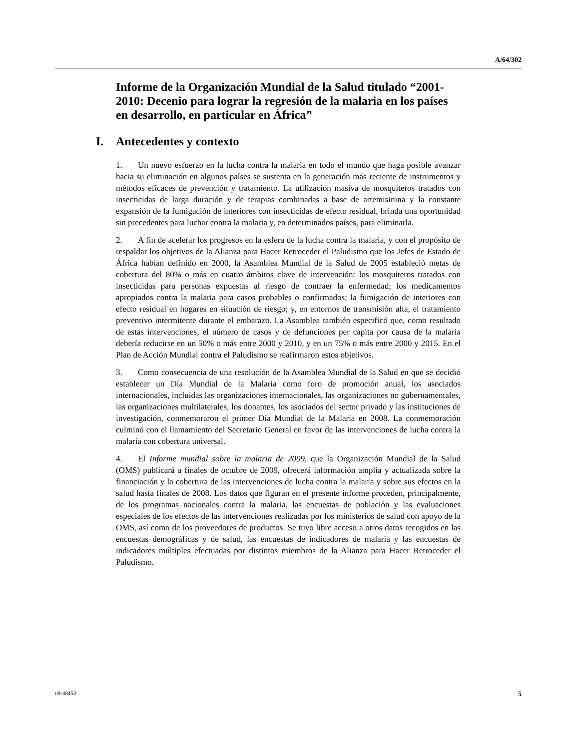A/64/302
Informe de la Organización Mundial de la Salud titulado “2001-2010: Decenio para lograr la regresión de la malaria en los países en desarrollo, en particular en África”
I. Antecedentes y contexto
1. Un nuevo esfuerzo en la lucha contra la malaria en todo el mundo que haga posible avanzar hacia su eliminación en algunos países se sustenta en la generación más reciente de instrumentos y métodos eficaces de prevención y tratamiento. La utilización masiva de mosquiteros tratados con insecticidas de larga duración y de terapias combinadas a base de artemisinina y la constante expansión de la fumigación de interiores con insecticidas de efecto residual, brinda una oportunidad sin precedentes para luchar contra la malaria y, en determinados países, para eliminarla.
2. A fin de acelerar los progresos en la esfera de la lucha contra la malaria, y con el propósito de respaldar los objetivos de la Alianza para Hacer Retroceder el Paludismo que los Jefes de Estado de África habían definido en 2000, la Asamblea Mundial de la Salud de 2005 estableció metas de cobertura del 80% o más en cuatro ámbitos clave de intervención: los mosquiteros tratados con insecticidas para personas expuestas al riesgo de contraer la enfermedad; los medicamentos apropiados contra la malaria para casos probables o confirmados; la fumigación de interiores con efecto residual en hogares en situación de riesgo; y, en entornos de transmisión alta, el tratamiento preventivo intermitente durante el embarazo. La Asamblea también especificó que, como resultado de estas intervenciones, el número de casos y de defunciones per capita por causa de la malaria debería reducirse en un 50% o más entre 2000 y 2010, y en un 75% o más entre 2000 y 2015. En el Plan de Acción Mundial contra el Paludismo se reafirmaron estos objetivos.
3. Como consecuencia de una resolución de la Asamblea Mundial de la Salud en que se decidió establecer un Día Mundial de la Malaria como foro de promoción anual, los asociados internacionales, incluidas las organizaciones internacionales, las organizaciones no gubernamentales, las organizaciones multilaterales, los donantes, los asociados del sector privado y las instituciones de investigación, conmemoraron el primer Día Mundial de la Malaria en 2008. La conmemoración culminó con el llamamiento del Secretario General en favor de las intervenciones de lucha contra la malaria con cobertura universal.
4. El Informe mundial sobre la malaria de 2009, que la Organización Mundial de la Salud (OMS) publicará a finales de octubre de 2009, ofrecerá información amplia y actualizada sobre la financiación y la cobertura de las intervenciones de lucha contra la malaria y sobre sus efectos en la salud hasta finales de 2008. Los datos que figuran en el presente informe proceden, principalmente, de los programas nacionales contra la malaria, las encuestas de población y las evaluaciones especiales de los efectos de las intervenciones realizadas por los ministerios de salud con apoyo de la OMS, así como de los proveedores de productos. Se tuvo libre acceso a otros datos recogidos en las encuestas demográficas y de salud, las encuestas de indicadores de malaria y las encuestas de indicadores múltiples efectuadas por distintos miembros de la Alianza para Hacer Retroceder el Paludismo.
09-48453 5